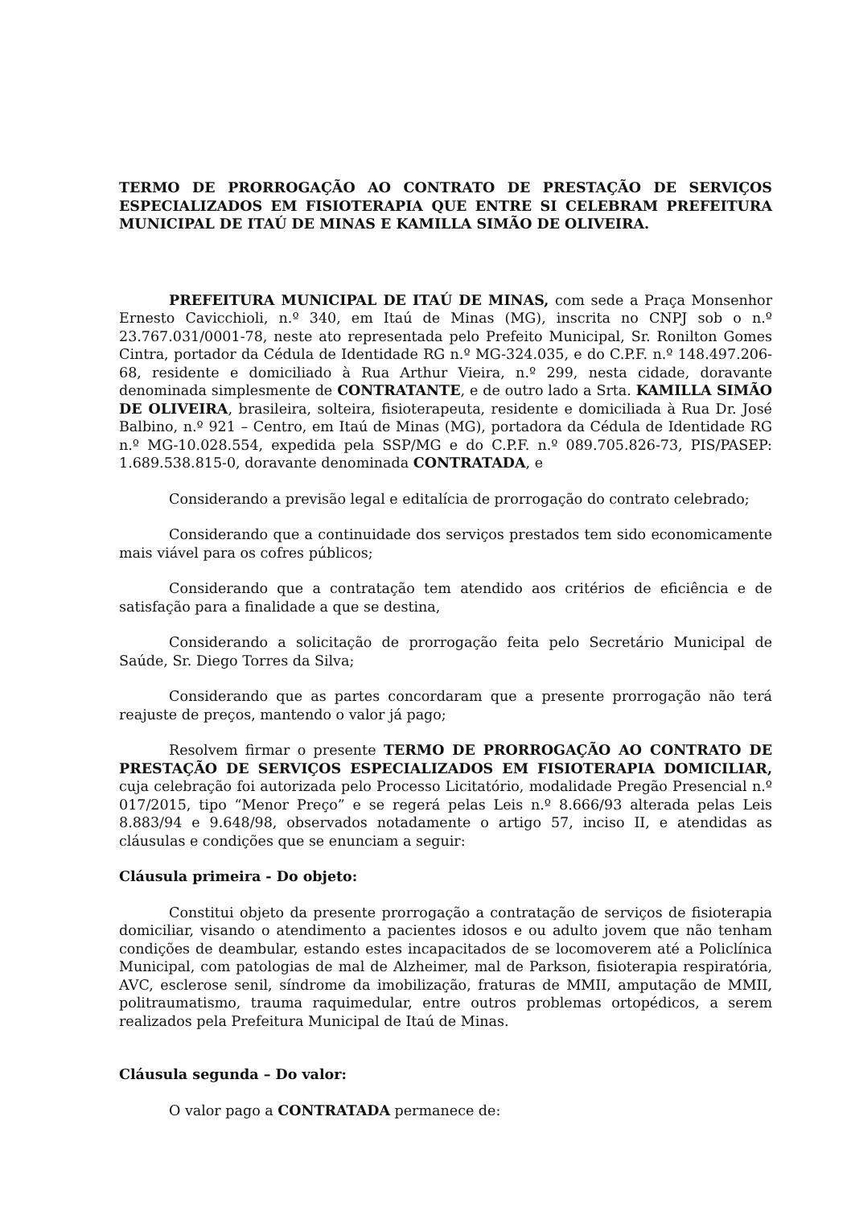TERMO DE PRORROGAÇÃO AO CONTRATO DE PRESTAÇÃO DE SERVIÇOS ESPECIALIZADOS EM FISIOTERAPIA QUE ENTRE SI CELEBRAM PREFEITURA MUNICIPAL DE ITAÚ DE MINAS E KAMILLA SIMÃO DE OLIVEIRA.
PREFEITURA MUNICIPAL DE ITAÚ DE MINAS, com sede a Praça Monsenhor Ernesto Cavicchioli, n.º 340, em Itaú de Minas (MG), inscrita no CNPJ sob o n.º 23.767.031/0001-78, neste ato representada pelo Prefeito Municipal, Sr. Ronilton Gomes Cintra, portador da Cédula de Identidade RG n.º MG-324.035, e do C.P.F. n.º 148.497.206-68, residente e domiciliado à Rua Arthur Vieira, n.º 299, nesta cidade, doravante denominada simplesmente de CONTRATANTE, e de outro lado a Srta. KAMILLA SIMÃO DE OLIVEIRA, brasileira, solteira, fisioterapeuta, residente e domiciliada à Rua Dr. José Balbino, n.º 921 – Centro, em Itaú de Minas (MG), portadora da Cédula de Identidade RG n.º MG-10.028.554, expedida pela SSP/MG e do C.P.F. n.º 089.705.826-73, PIS/PASEP: 1.689.538.815-0, doravante denominada CONTRATADA, e
Considerando a previsão legal e editalícia de prorrogação do contrato celebrado;
Considerando que a continuidade dos serviços prestados tem sido economicamente mais viável para os cofres públicos;
Considerando que a contratação tem atendido aos critérios de eficiência e de satisfação para a finalidade a que se destina,
Considerando a solicitação de prorrogação feita pelo Secretário Municipal de Saúde, Sr. Diego Torres da Silva;
Considerando que as partes concordaram que a presente prorrogação não terá reajuste de preços, mantendo o valor já pago;
Resolvem firmar o presente TERMO DE PRORROGAÇÃO AO CONTRATO DE PRESTAÇÃO DE SERVIÇOS ESPECIALIZADOS EM FISIOTERAPIA DOMICILIAR, cuja celebração foi autorizada pelo Processo Licitatório, modalidade Pregão Presencial n.º 017/2015, tipo “Menor Preço” e se regerá pelas Leis n.º 8.666/93 alterada pelas Leis 8.883/94 e 9.648/98, observados notadamente o artigo 57, inciso II, e atendidas as cláusulas e condições que se enunciam a seguir:
Cláusula primeira - Do objeto:
Constitui objeto da presente prorrogação a contratação de serviços de fisioterapia domiciliar, visando o atendimento a pacientes idosos e ou adulto jovem que não tenham condições de deambular, estando estes incapacitados de se locomoverem até a Policlínica Municipal, com patologias de mal de Alzheimer, mal de Parkson, fisioterapia respiratória, AVC, esclerose senil, síndrome da imobilização, fraturas de MMII, amputação de MMII, politraumatismo, trauma raquimedular, entre outros problemas ortopédicos, a serem realizados pela Prefeitura Municipal de Itaú de Minas.
Cláusula segunda – Do valor:
O valor pago a CONTRATADA permanece de: